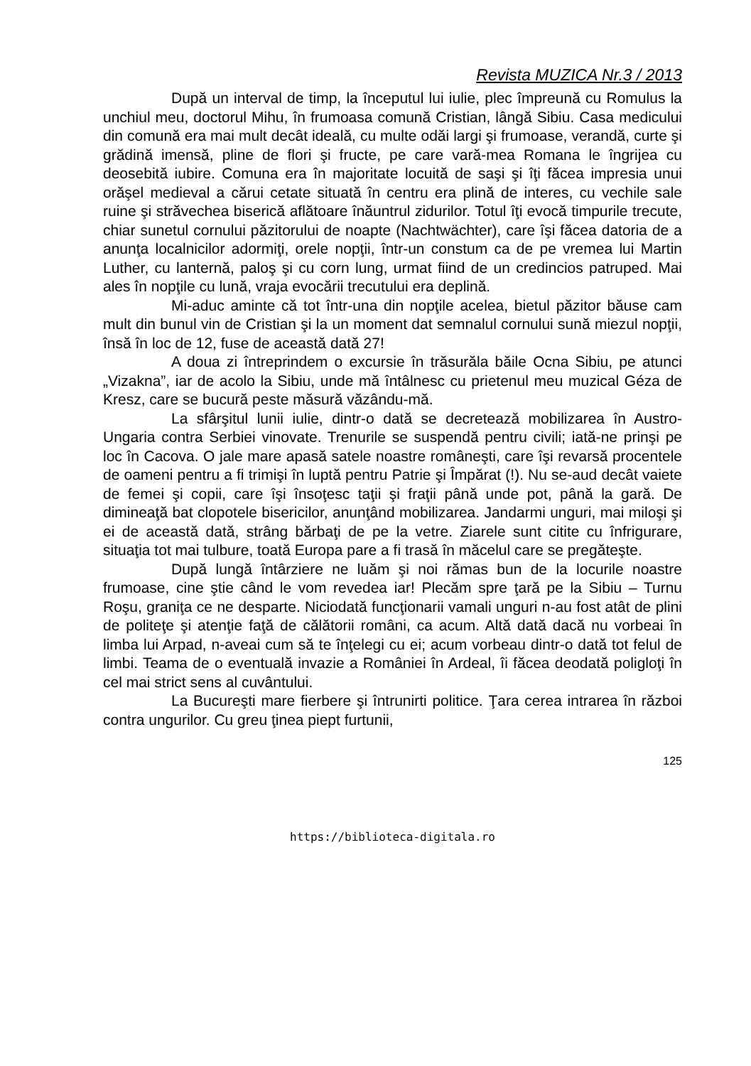Revista MUZICA Nr.3 / 2013
După un interval de timp, la începutul lui iulie, plec împreună cu Romulus la unchiul meu, doctorul Mihu, în frumoasa comună Cristian, lângă Sibiu. Casa medicului din comună era mai mult decât ideală, cu multe odăi largi şi frumoase, verandă, curte şi grădină imensă, pline de flori şi fructe, pe care vară-mea Romana le îngrijea cu deosebită iubire. Comuna era în majoritate locuită de saşi şi îţi făcea impresia unui orăşel medieval a cărui cetate situată în centru era plină de interes, cu vechile sale ruine şi străvechea biserică aflătoare înăuntrul zidurilor. Totul îţi evocă timpurile trecute, chiar sunetul cornului păzitorului de noapte (Nachtwächter), care îşi făcea datoria de a anunţa localnicilor adormiţi, orele nopţii, într-un constum ca de pe vremea lui Martin Luther, cu lanternă, paloş şi cu corn lung, urmat fiind de un credincios patruped. Mai ales în nopţile cu lună, vraja evocării trecutului era deplină.
Mi-aduc aminte că tot într-una din nopţile acelea, bietul păzitor băuse cam mult din bunul vin de Cristian şi la un moment dat semnalul cornului sună miezul nopţii, însă în loc de 12, fuse de această dată 27!
A doua zi întreprindem o excursie în trăsurăla băile Ocna Sibiu, pe atunci „Vizakna”, iar de acolo la Sibiu, unde mă întâlnesc cu prietenul meu muzical Géza de Kresz, care se bucură peste măsură văzându-mă.
La sfârşitul lunii iulie, dintr-o dată se decretează mobilizarea în Austro-Ungaria contra Serbiei vinovate. Trenurile se suspendă pentru civili; iată-ne prinşi pe loc în Cacova. O jale mare apasă satele noastre româneşti, care îşi revarsă procentele de oameni pentru a fi trimişi în luptă pentru Patrie şi Împărat (!). Nu se-aud decât vaiete de femei şi copii, care îşi însoţesc taţii şi fraţii până unde pot, până la gară. De dimineaţă bat clopotele bisericilor, anunţând mobilizarea. Jandarmi unguri, mai miloşi şi ei de această dată, strâng bărbaţi de pe la vetre. Ziarele sunt citite cu înfrigurare, situaţia tot mai tulbure, toată Europa pare a fi trasă în măcelul care se pregăteşte.
După lungă întârziere ne luăm şi noi rămas bun de la locurile noastre frumoase, cine ştie când le vom revedea iar! Plecăm spre ţară pe la Sibiu – Turnu Roşu, graniţa ce ne desparte. Niciodată funcţionarii vamali unguri n-au fost atât de plini de politeţe şi atenţie faţă de călătorii români, ca acum. Altă dată dacă nu vorbeai în limba lui Arpad, n-aveai cum să te înţelegi cu ei; acum vorbeau dintr-o dată tot felul de limbi. Teama de o eventuală invazie a României în Ardeal, îi făcea deodată poliglоţi în cel mai strict sens al cuvântului.
La Bucureşti mare fierbere şi întrunirti politice. Ţara cerea intrarea în război contra ungurilor. Cu greu ţinea piept furtunii,
125
https://biblioteca-digitala.ro